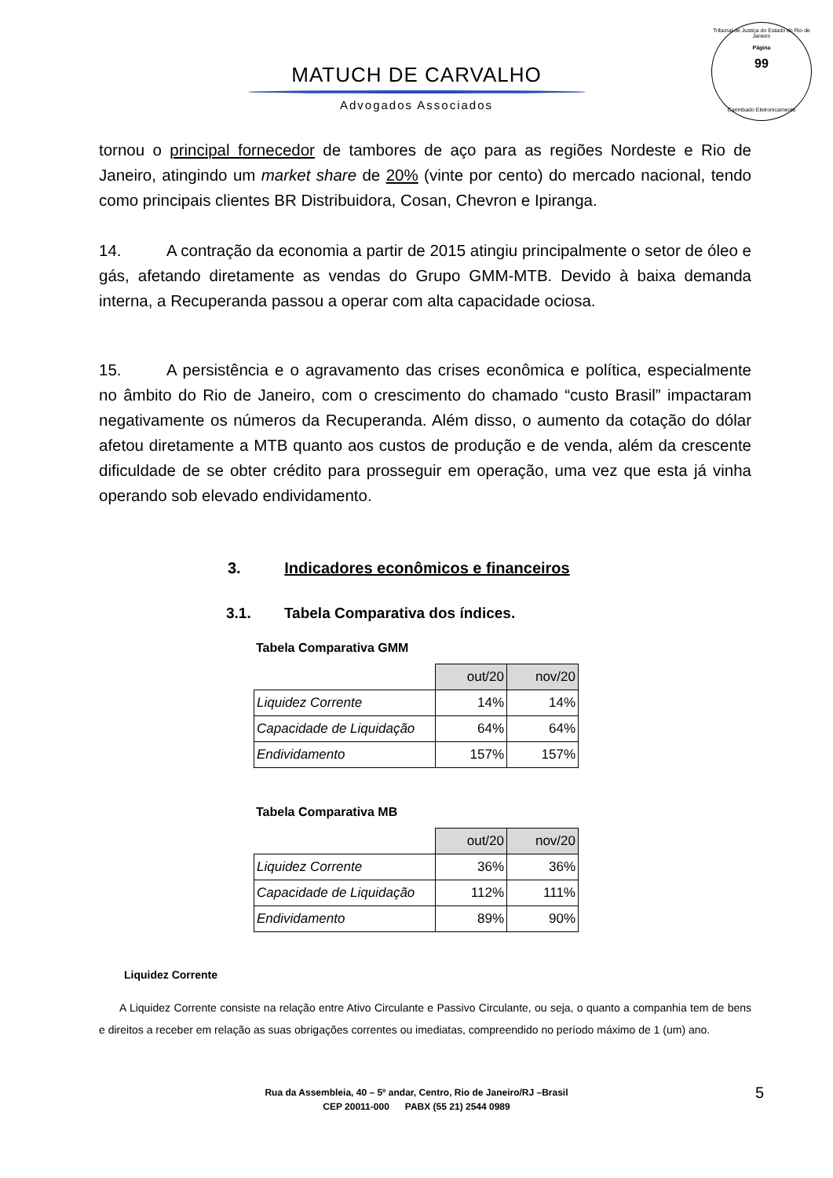Tribunal de Justiça do Estado do Rio de Janeiro
Página
99
Carimbado Eletronicamente
MATUCH DE CARVALHO
Advogados Associados
tornou o principal fornecedor de tambores de aço para as regiões Nordeste e Rio de Janeiro, atingindo um market share de 20% (vinte por cento) do mercado nacional, tendo como principais clientes BR Distribuidora, Cosan, Chevron e Ipiranga.
14. A contração da economia a partir de 2015 atingiu principalmente o setor de óleo e gás, afetando diretamente as vendas do Grupo GMM-MTB. Devido à baixa demanda interna, a Recuperanda passou a operar com alta capacidade ociosa.
15. A persistência e o agravamento das crises econômica e política, especialmente no âmbito do Rio de Janeiro, com o crescimento do chamado “custo Brasil” impactaram negativamente os números da Recuperanda. Além disso, o aumento da cotação do dólar afetou diretamente a MTB quanto aos custos de produção e de venda, além da crescente dificuldade de se obter crédito para prosseguir em operação, uma vez que esta já vinha operando sob elevado endividamento.
3. Indicadores econômicos e financeiros
3.1. Tabela Comparativa dos índices.
Tabela Comparativa GMM
| | out/20 | nov/20 |
| Liquidez Corrente | 14% | 14% |
| Capacidade de Liquidação | 64% | 64% |
| Endividamento | 157% | 157% |
Tabela Comparativa MB
| | out/20 | nov/20 |
| Liquidez Corrente | 36% | 36% |
| Capacidade de Liquidação | 112% | 111% |
| Endividamento | 89% | 90% |
Liquidez Corrente
A Liquidez Corrente consiste na relação entre Ativo Circulante e Passivo Circulante, ou seja, o quanto a companhia tem de bens e direitos a receber em relação as suas obrigações correntes ou imediatas, compreendido no período máximo de 1 (um) ano.
Rua da Assembleia, 40 – 5º andar, Centro, Rio de Janeiro/RJ –Brasil
CEP 20011-000 PABX (55 21) 2544 0989
5